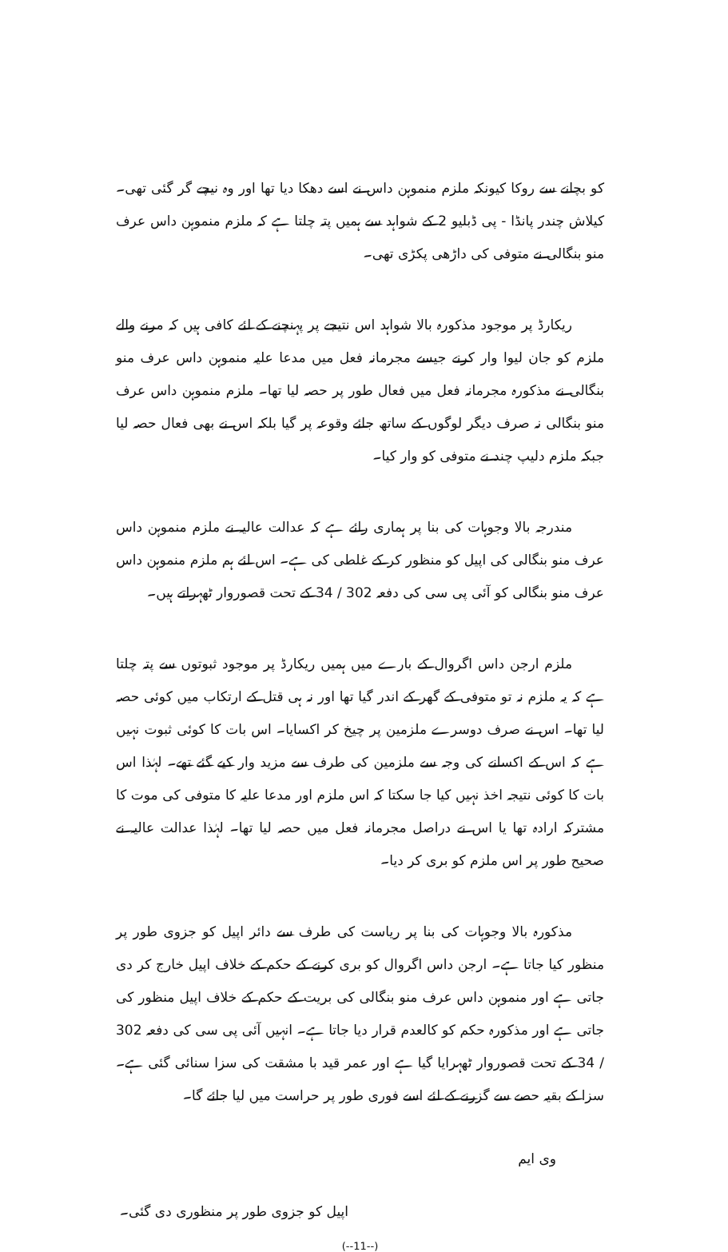کو بچانے سے روکا کیونکہ ملزم منموہن داس نے اسے دھکا دیا تھا اور وہ نیچے گر گئی تھی۔ کیلاش چندر پانڈا - پی ڈبلیو 2 کے شواہد سے ہمیں پتہ چلتا ہے کہ ملزم منموہن داس عرف منو بنگالی نے متوفی کی داڑھی پکڑی تھی۔
ریکارڈ پر موجود مذکورہ بالا شواہد اس نتیجے پر پہنچنے کے لئے کافی ہیں کہ مرنے والے ملزم کو جان لیوا وار کرنے جیسے مجرمانہ فعل میں مدعا علیہ منموہن داس عرف منو بنگالی نے مذکورہ مجرمانہ فعل میں فعال طور پر حصہ لیا تھا۔ ملزم منموہن داس عرف منو بنگالی نہ صرف دیگر لوگوں کے ساتھ جائے وقوعہ پر گیا بلکہ اس نے بھی فعال حصہ لیا جبکہ ملزم دلیپ چند نے متوفی کو وار کیا۔
مندرجہ بالا وجوہات کی بنا پر ہماری رائے ہے کہ عدالت عالیہ نے ملزم منموہن داس عرف منو بنگالی کی اپیل کو منظور کر کے غلطی کی ہے۔ اس لئے ہم ملزم منموہن داس عرف منو بنگالی کو آئی پی سی کی دفعہ 302 / 34 کے تحت قصوروار ٹھہراتے ہیں۔
ملزم ارجن داس اگروال کے بارے میں ہمیں ریکارڈ پر موجود ثبوتوں سے پتہ چلتا ہے کہ یہ ملزم نہ تو متوفی کے گھر کے اندر گیا تھا اور نہ ہی قتل کے ارتکاب میں کوئی حصہ لیا تھا۔ اس نے صرف دوسرے ملزمین پر چیخ کر اکسایا۔ اس بات کا کوئی ثبوت نہیں ہے کہ اس کے اکسانے کی وجہ سے ملزمین کی طرف سے مزید وار کیے گئے تھے۔ لہٰذا اس بات کا کوئی نتیجہ اخذ نہیں کیا جا سکتا کہ اس ملزم اور مدعا علیہ کا متوفی کی موت کا مشترکہ ارادہ تھا یا اس نے دراصل مجرمانہ فعل میں حصہ لیا تھا۔ لہٰذا عدالت عالیہ نے صحیح طور پر اس ملزم کو بری کر دیا۔
مذکورہ بالا وجوہات کی بنا پر ریاست کی طرف سے دائر اپیل کو جزوی طور پر منظور کیا جاتا ہے۔ ارجن داس اگروال کو بری کرنے کے حکم کے خلاف اپیل خارج کر دی جاتی ہے اور منموہن داس عرف منو بنگالی کی بریت کے حکم کے خلاف اپیل منظور کی جاتی ہے اور مذکورہ حکم کو کالعدم قرار دیا جاتا ہے۔ انہیں آئی پی سی کی دفعہ 302 / 34 کے تحت قصوروار ٹھہرایا گیا ہے اور عمر قید با مشقت کی سزا سنائی گئی ہے۔ سزا کے بقیہ حصے سے گزرنے کے لئے اسے فوری طور پر حراست میں لیا جائے گا۔
وی ایم
اپیل کو جزوی طور پر منظوری دی گئی۔
(--11--)